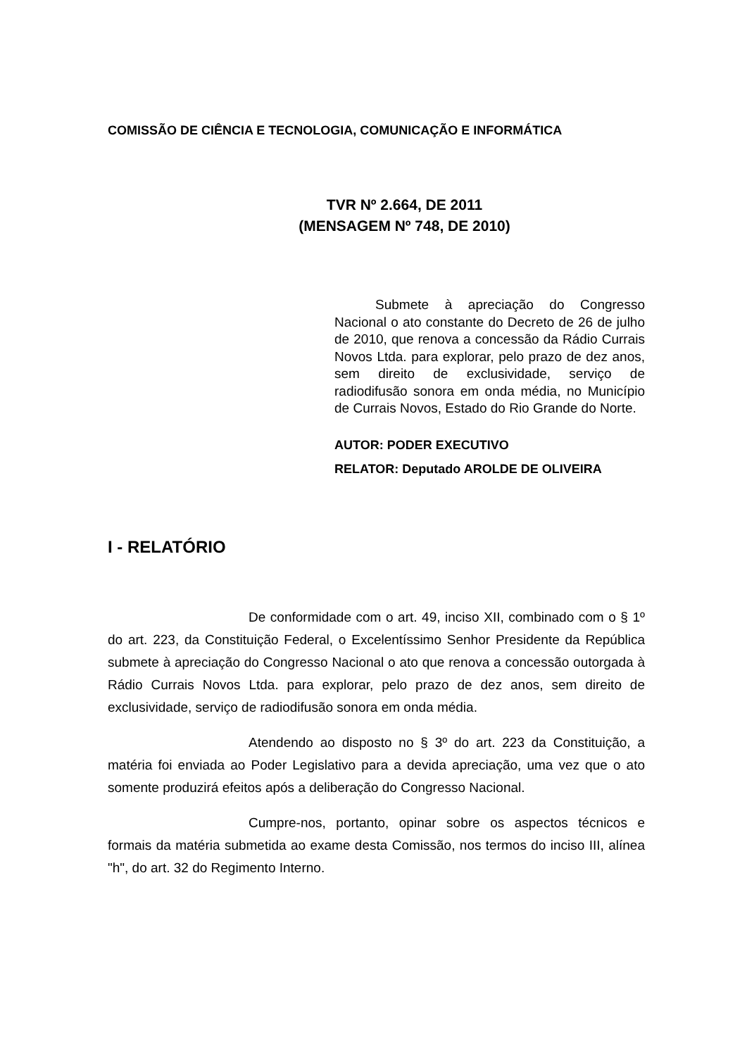COMISSÃO DE CIÊNCIA E TECNOLOGIA, COMUNICAÇÃO E INFORMÁTICA
TVR Nº 2.664, DE 2011
(MENSAGEM Nº 748, DE 2010)
Submete à apreciação do Congresso Nacional o ato constante do Decreto de 26 de julho de 2010, que renova a concessão da Rádio Currais Novos Ltda. para explorar, pelo prazo de dez anos, sem direito de exclusividade, serviço de radiodifusão sonora em onda média, no Município de Currais Novos, Estado do Rio Grande do Norte.
AUTOR: PODER EXECUTIVO
RELATOR: Deputado AROLDE DE OLIVEIRA
I - RELATÓRIO
De conformidade com o art. 49, inciso XII, combinado com o § 1º do art. 223, da Constituição Federal, o Excelentíssimo Senhor Presidente da República submete à apreciação do Congresso Nacional o ato que renova a concessão outorgada à Rádio Currais Novos Ltda. para explorar, pelo prazo de dez anos, sem direito de exclusividade, serviço de radiodifusão sonora em onda média.
Atendendo ao disposto no § 3º do art. 223 da Constituição, a matéria foi enviada ao Poder Legislativo para a devida apreciação, uma vez que o ato somente produzirá efeitos após a deliberação do Congresso Nacional.
Cumpre-nos, portanto, opinar sobre os aspectos técnicos e formais da matéria submetida ao exame desta Comissão, nos termos do inciso III, alínea "h", do art. 32 do Regimento Interno.